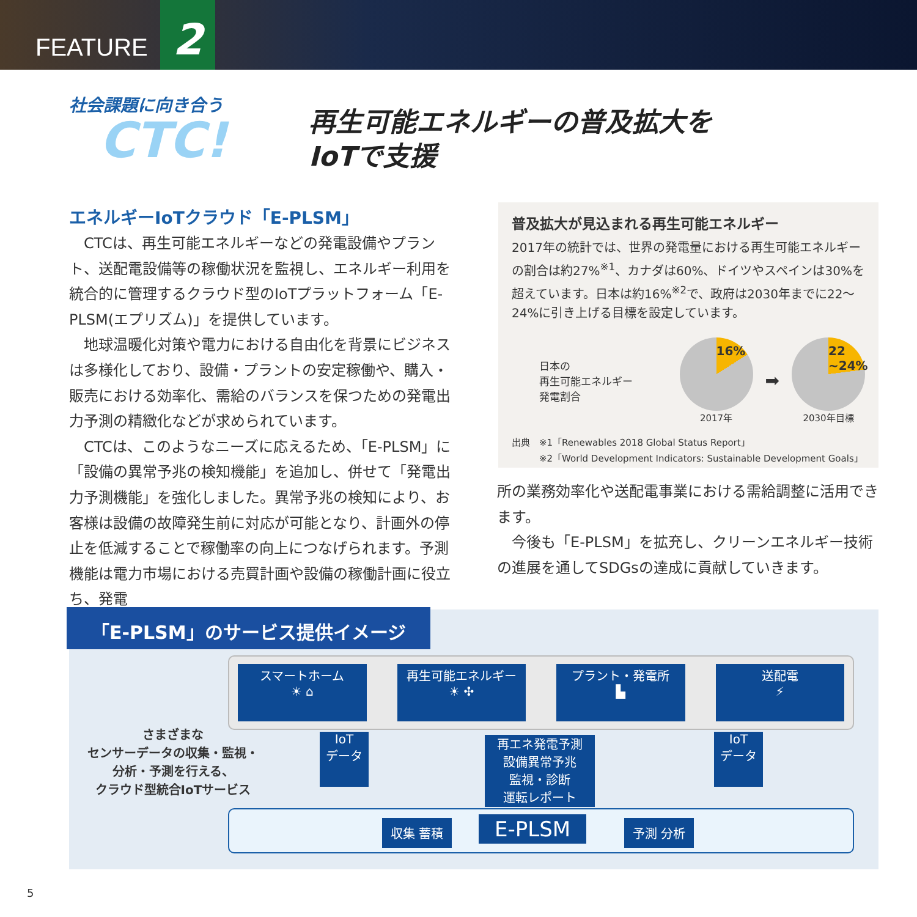FEATURE 2
社会課題に向き合う
CTC!
再生可能エネルギーの普及拡大を
IoTで支援
エネルギーIoTクラウド「E-PLSM」
CTCは、再生可能エネルギーなどの発電設備やプラント、送配電設備等の稼働状況を監視し、エネルギー利用を統合的に管理するクラウド型のIoTプラットフォーム「E-PLSM(エプリズム)」を提供しています。
地球温暖化対策や電力における自由化を背景にビジネスは多様化しており、設備・プラントの安定稼働や、購入・販売における効率化、需給のバランスを保つための発電出力予測の精緻化などが求められています。
CTCは、このようなニーズに応えるため、「E-PLSM」に「設備の異常予兆の検知機能」を追加し、併せて「発電出力予測機能」を強化しました。異常予兆の検知により、お客様は設備の故障発生前に対応が可能となり、計画外の停止を低減することで稼働率の向上につなげられます。予測機能は電力市場における売買計画や設備の稼働計画に役立ち、発電
普及拡大が見込まれる再生可能エネルギー
2017年の統計では、世界の発電量における再生可能エネルギーの割合は約27%<sup>※1</sup>、カナダは60%、ドイツやスペインは30%を超えています。日本は約16%<sup>※2</sup>で、政府は2030年までに22～24%に引き上げる目標を設定しています。
日本の
再生可能エネルギー
発電割合
16%
2017年
➡
22
~24%
2030年目標
出典　※1「Renewables 2018 Global Status Report」
　　　※2「World Development Indicators: Sustainable Development Goals」
所の業務効率化や送配電事業における需給調整に活用できます。
今後も「E-PLSM」を拡充し、クリーンエネルギー技術の進展を通してSDGsの達成に貢献していきます。
「E-PLSM」のサービス提供イメージ
スマートホーム
☀ ⌂
再生可能エネルギー
☀ ✣
プラント・発電所
▙
送配電
⚡
さまざまな
センサーデータの収集・監視・
分析・予測を行える、
クラウド型統合IoTサービス
IoT
データ
再エネ発電予測
設備異常予兆
監視・診断
運転レポート
IoT
データ
収集 蓄積 E-PLSM 予測 分析
5